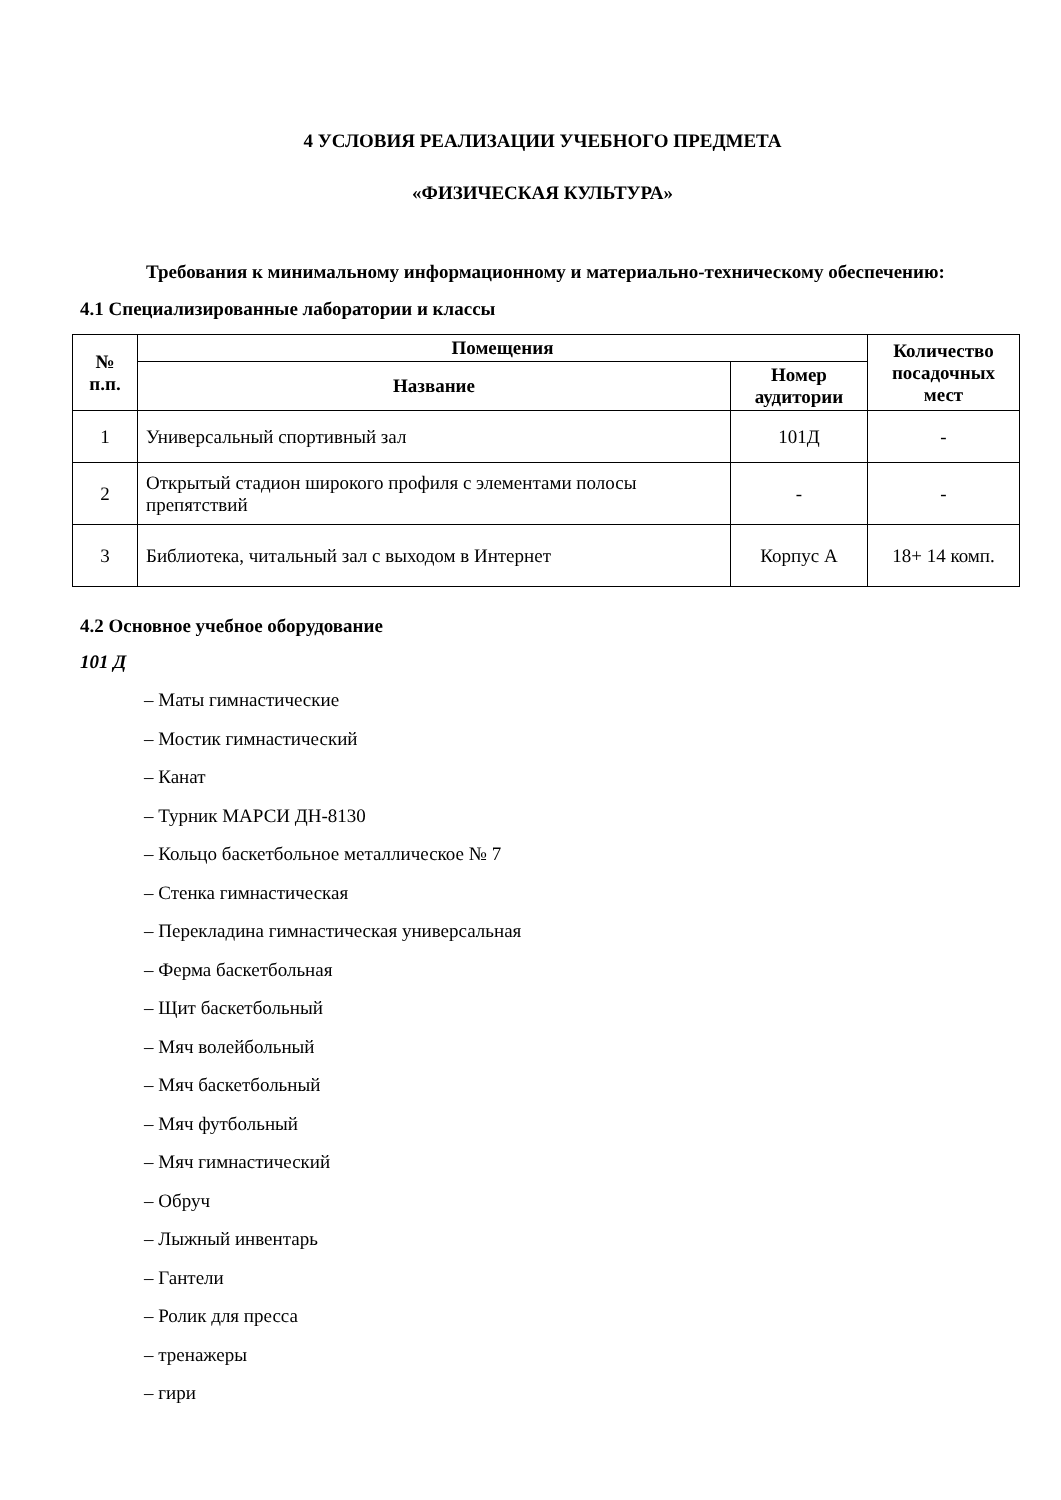4 УСЛОВИЯ РЕАЛИЗАЦИИ УЧЕБНОГО ПРЕДМЕТА
«ФИЗИЧЕСКАЯ КУЛЬТУРА»
Требования к минимальному информационному и материально-техническому обеспечению:
4.1 Специализированные лаборатории и классы
| № п.п. | Помещения | | Количество посадочных мест |
| --- | --- | --- | --- |
| | Название | Номер аудитории | |
| 1 | Универсальный спортивный зал | 101Д | - |
| 2 | Открытый стадион широкого профиля с элементами полосы препятствий | - | - |
| 3 | Библиотека, читальный зал с выходом в Интернет | Корпус А | 18+ 14 комп. |
4.2 Основное учебное оборудование
101 Д
– Маты гимнастические
– Мостик гимнастический
– Канат
– Турник МАРСИ ДН-8130
– Кольцо баскетбольное металлическое № 7
– Стенка гимнастическая
– Перекладина гимнастическая универсальная
– Ферма баскетбольная
– Щит баскетбольный
– Мяч волейбольный
– Мяч баскетбольный
– Мяч футбольный
– Мяч гимнастический
– Обруч
– Лыжный инвентарь
– Гантели
– Ролик для пресса
– тренажеры
– гири